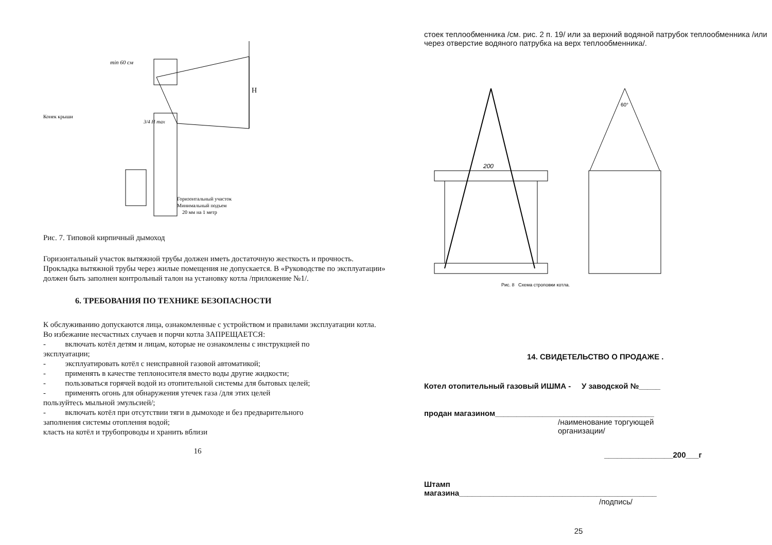min 60 см
Конек крыши
3/4 H max
H
Горизонтальный участок
Минимальный подъем
20 мм на 1 метр
Рис. 7. Типовой кирпичный дымоход
Горизонтальный участок вытяжной трубы должен иметь достаточную жесткость и прочность. Прокладка вытяжной трубы через жилые помещения не допускается. В «Руководстве по эксплуатации» должен быть заполнен контрольный талон на установку котла /приложение №1/.
6. ТРЕБОВАНИЯ ПО ТЕХНИКЕ БЕЗОПАСНОСТИ
К обслуживанию допускаются лица, ознакомленные с устройством и правилами эксплуатации котла.
Во избежание несчастных случаев и порчи котла ЗАПРЕЩАЕТСЯ:
- включать котёл детям и лицам, которые не ознакомлены с инструкцией по
эксплуатации;
- эксплуатировать котёл с неисправной газовой автоматикой;
- применять в качестве теплоносителя вместо воды другие жидкости;
- пользоваться горячей водой из отопительной системы для бытовых целей;
- применять огонь для обнаружения утечек газа /для этих целей
пользуйтесь мыльной эмульсией/;
- включать котёл при отсутствии тяги в дымоходе и без предварительного
заполнения системы отопления водой;
класть на котёл и трубопроводы и хранить вблизи
16
стоек теплообменника /см. рис. 2 п. 19/ или за верхний водяной патрубок теплообменника /или через отверстие водяного патрубка на верх теплообменника/.
200
60°
Рис. 8 Схема строповки котла.
14. СВИДЕТЕЛЬСТВО О ПРОДАЖЕ .
Котел отопительный газовый ИШМА - У заводской №_____
продан магазином_____________________________________
/наименование торгующей
организации/
________________200___г
Штамп
магазина______________________________________________
/подпись/
25